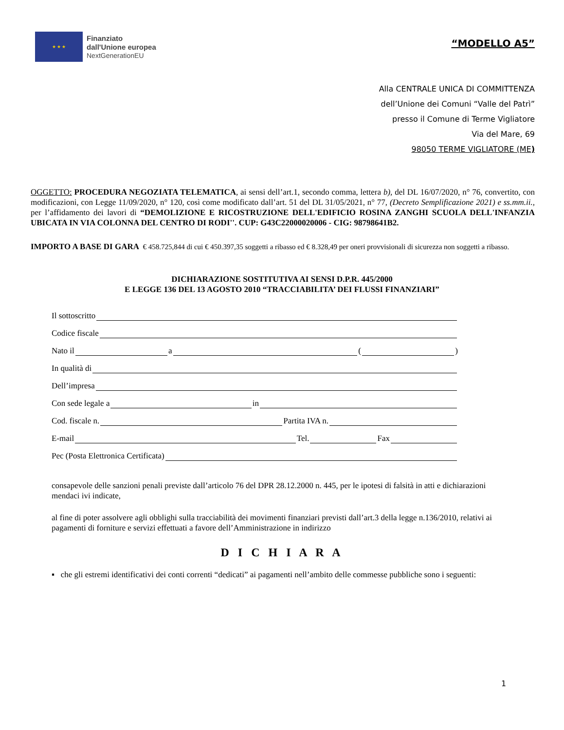★ ★ ★
Finanziato
dall'Unione europea
NextGenerationEU
“MODELLO A5”
Alla CENTRALE UNICA DI COMMITTENZA
dell’Unione dei Comuni “Valle del Patrì”
presso il Comune di Terme Vigliatore
Via del Mare, 69
98050 TERME VIGLIATORE (ME)
OGGETTO: PROCEDURA NEGOZIATA TELEMATICA, ai sensi dell’art.1, secondo comma, lettera b), del DL 16/07/2020, n° 76, convertito, con modificazioni, con Legge 11/09/2020, n° 120, così come modificato dall’art. 51 del DL 31/05/2021, n° 77, (Decreto Semplificazione 2021) e ss.mm.ii., per l’affidamento dei lavori di “DEMOLIZIONE E RICOSTRUZIONE DELL'EDIFICIO ROSINA ZANGHI SCUOLA DELL'INFANZIA UBICATA IN VIA COLONNA DEL CENTRO DI RODI''. CUP: G43C22000020006 - CIG: 98798641B2.
IMPORTO A BASE DI GARA € 458.725,844 di cui € 450.397,35 soggetti a ribasso ed € 8.328,49 per oneri provvisionali di sicurezza non soggetti a ribasso.
DICHIARAZIONE SOSTITUTIVA AI SENSI D.P.R. 445/2000
E LEGGE 136 DEL 13 AGOSTO 2010 “TRACCIABILITA’ DEI FLUSSI FINANZIARI”
Il sottoscritto
Codice fiscale
Nato il a ( )
In qualità di
Dell’impresa
Con sede legale a in
Cod. fiscale n. Partita IVA n.
E-mail Tel. Fax
Pec (Posta Elettronica Certificata)
consapevole delle sanzioni penali previste dall’articolo 76 del DPR 28.12.2000 n. 445, per le ipotesi di falsità in atti e dichiarazioni mendaci ivi indicate,
al fine di poter assolvere agli obblighi sulla tracciabilità dei movimenti finanziari previsti dall’art.3 della legge n.136/2010, relativi ai pagamenti di forniture e servizi effettuati a favore dell’Amministrazione in indirizzo
D I C H I A R A
▪ che gli estremi identificativi dei conti correnti “dedicati” ai pagamenti nell’ambito delle commesse pubbliche sono i seguenti:
1